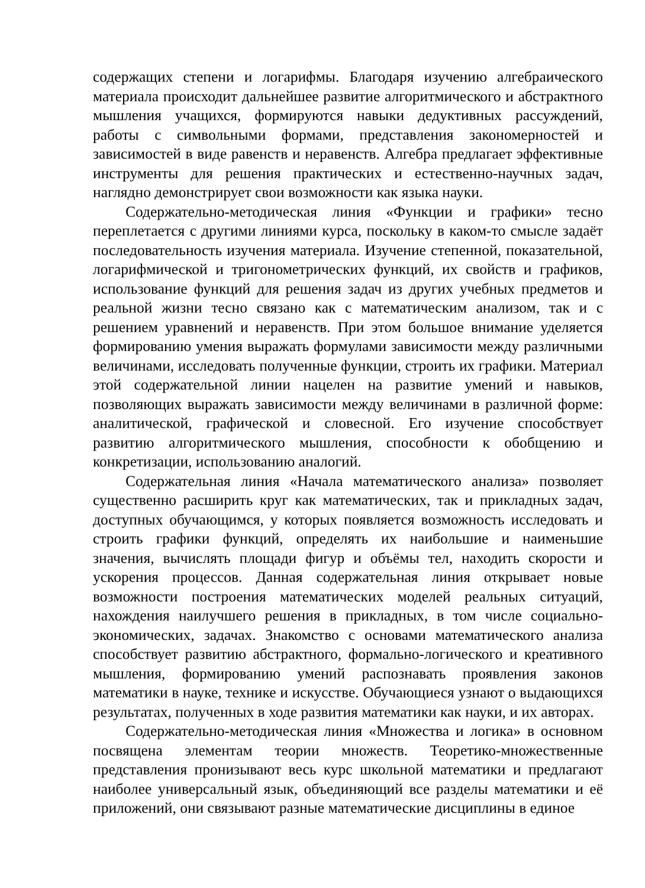содержащих степени и логарифмы. Благодаря изучению алгебраического материала происходит дальнейшее развитие алгоритмического и абстрактного мышления учащихся, формируются навыки дедуктивных рассуждений, работы с символьными формами, представления закономерностей и зависимостей в виде равенств и неравенств. Алгебра предлагает эффективные инструменты для решения практических и естественно-научных задач, наглядно демонстрирует свои возможности как языка науки.
Содержательно-методическая линия «Функции и графики» тесно переплетается с другими линиями курса, поскольку в каком-то смысле задаёт последовательность изучения материала. Изучение степенной, показательной, логарифмической и тригонометрических функций, их свойств и графиков, использование функций для решения задач из других учебных предметов и реальной жизни тесно связано как с математическим анализом, так и с решением уравнений и неравенств. При этом большое внимание уделяется формированию умения выражать формулами зависимости между различными величинами, исследовать полученные функции, строить их графики. Материал этой содержательной линии нацелен на развитие умений и навыков, позволяющих выражать зависимости между величинами в различной форме: аналитической, графической и словесной. Его изучение способствует развитию алгоритмического мышления, способности к обобщению и конкретизации, использованию аналогий.
Содержательная линия «Начала математического анализа» позволяет существенно расширить круг как математических, так и прикладных задач, доступных обучающимся, у которых появляется возможность исследовать и строить графики функций, определять их наибольшие и наименьшие значения, вычислять площади фигур и объёмы тел, находить скорости и ускорения процессов. Данная содержательная линия открывает новые возможности построения математических моделей реальных ситуаций, нахождения наилучшего решения в прикладных, в том числе социально-экономических, задачах. Знакомство с основами математического анализа способствует развитию абстрактного, формально-логического и креативного мышления, формированию умений распознавать проявления законов математики в науке, технике и искусстве. Обучающиеся узнают о выдающихся результатах, полученных в ходе развития математики как науки, и их авторах.
Содержательно-методическая линия «Множества и логика» в основном посвящена элементам теории множеств. Теоретико-множественные представления пронизывают весь курс школьной математики и предлагают наиболее универсальный язык, объединяющий все разделы математики и её приложений, они связывают разные математические дисциплины в единое